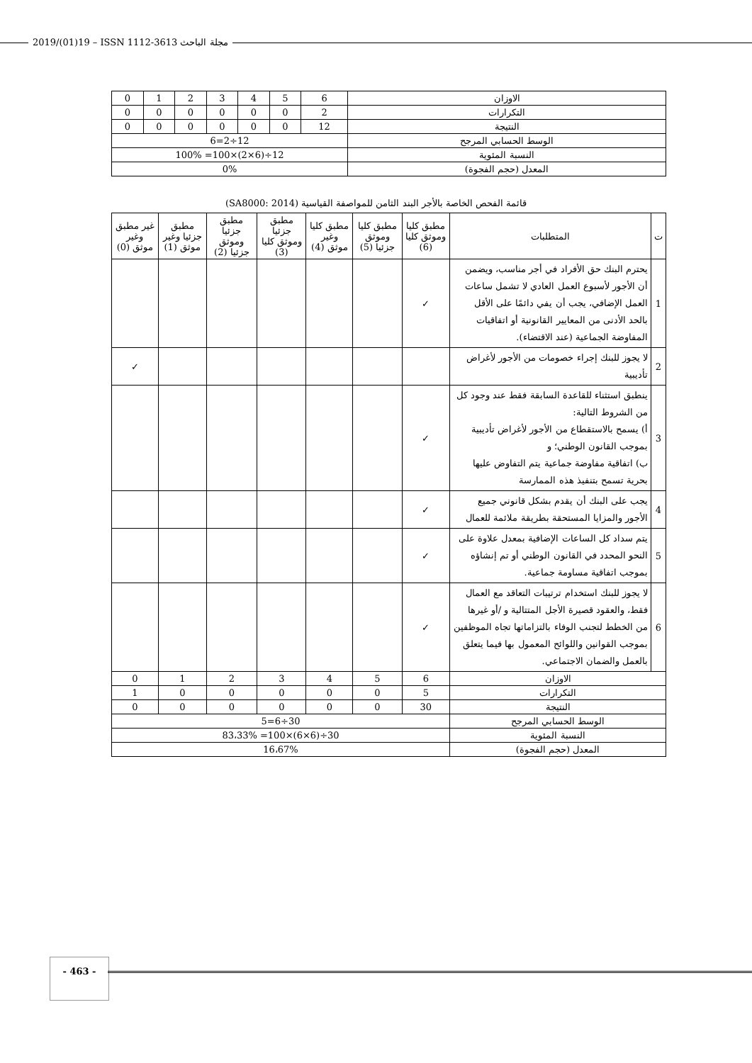2019/(01)19 – ISSN 1112-3613 مجلة الباحث
| الاوزان | 6 | 5 | 4 | 3 | 2 | 1 | 0 |
| التكرارات | 2 | 0 | 0 | 0 | 0 | 0 | 0 |
| النتيجة | 12 | 0 | 0 | 0 | 0 | 0 | 0 |
| الوسط الحسابي المرجح | 12÷2=6 | | | | | | |
| النسبة المئوية | 12÷(6×2)×100= 100% | | | | | | |
| المعدل (حجم الفجوة) | 0% | | | | | | |
قائمة الفحص الخاصة بالأجر البند الثامن للمواصفة القياسية (SA8000: 2014)
| ت | المتطلبات | مطبق كليا وموثق كليا (6) | مطبق كليا وموثق جزئيا (5) | مطبق كليا وغير موثق (4) | مطبق جزئيا وموثق كليا (3) | مطبق جزئيا وموثق جزئيا (2) | مطبق جزئيا وغير موثق (1) | غير مطبق وغير موثق (0) |
| 1 | يحترم البنك حق الأفراد في أجر مناسب، ويضمن أن الأجور لأسبوع العمل العادي لا تشمل ساعات العمل الإضافي، يجب أن يفي دائمًا على الأقل بالحد الأدنى من المعايير القانونية أو اتفاقيات المفاوضة الجماعية (عند الاقتضاء). | ✓ | | | | | | |
| 2 | لا يجوز للبنك إجراء خصومات من الأجور لأغراض تأديبية | | | | | | | ✓ |
| 3 | ينطبق استثناء للقاعدة السابقة فقط عند وجود كل من الشروط التالية: أ) يسمح بالاستقطاع من الأجور لأغراض تأديبية بموجب القانون الوطني؛ و ب) اتفاقية مفاوضة جماعية يتم التفاوض عليها بحرية تسمح بتنفيذ هذه الممارسة | ✓ | | | | | | |
| 4 | يجب على البنك أن يقدم بشكل قانوني جميع الأجور والمزايا المستحقة بطريقة ملائمة للعمال | ✓ | | | | | | |
| 5 | يتم سداد كل الساعات الإضافية بمعدل علاوة على النحو المحدد في القانون الوطني أو تم إنشاؤه بموجب اتفاقية مساومة جماعية. | ✓ | | | | | | |
| 6 | لا يجوز للبنك استخدام ترتيبات التعاقد مع العمال فقط، والعقود قصيرة الأجل المتتالية و /أو غيرها من الخطط لتجنب الوفاء بالتزاماتها تجاه الموظفين بموجب القوانين واللوائح المعمول بها فيما يتعلق بالعمل والضمان الاجتماعي. | ✓ | | | | | | |
| الاوزان | | 6 | 5 | 4 | 3 | 2 | 1 | 0 |
| التكرارات | | 5 | 0 | 0 | 0 | 0 | 0 | 1 |
| النتيجة | | 30 | 0 | 0 | 0 | 0 | 0 | 0 |
| الوسط الحسابي المرجح | | 30÷6=5 | | | | | | |
| النسبة المئوية | | 30÷(6×6)×100= 83،33% | | | | | | |
| المعدل (حجم الفجوة) | | 16،67% | | | | | | |
- 463 -